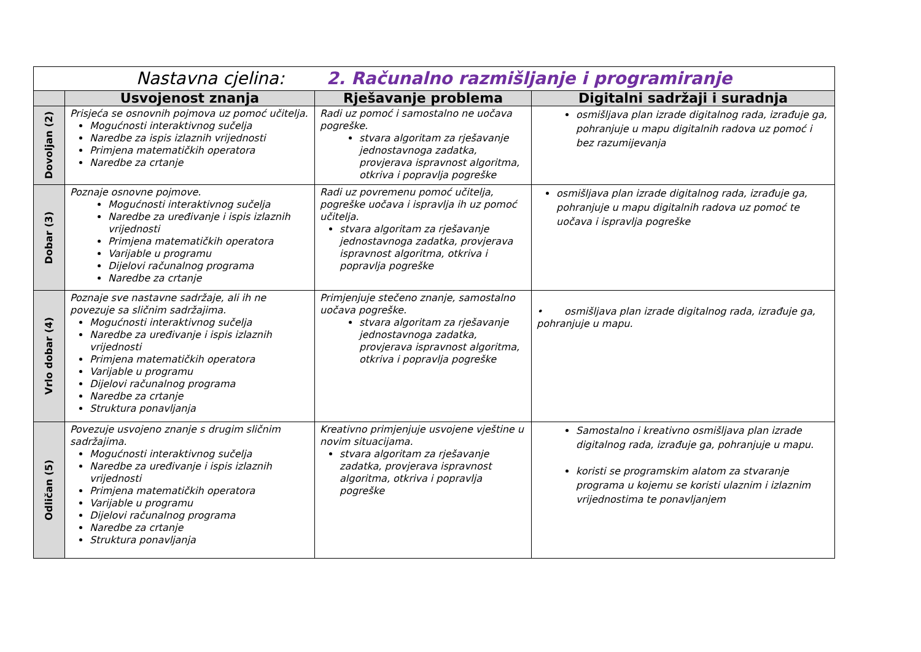| Nastavna cjelina: 2. Računalno razmišljanje i programiranje | | | |
| --- | --- | --- | --- |
| | Usvojenost znanja | Rješavanje problema | Digitalni sadržaji i suradnja |
| Dovoljan (2) | Prisjeća se osnovnih pojmova uz pomoć učitelja. Mogućnosti interaktivnog sučelja Naredbe za ispis izlaznih vrijednosti Primjena matematičkih operatora Naredbe za crtanje | Radi uz pomoć i samostalno ne uočava pogreške. stvara algoritam za rješavanje jednostavnoga zadatka, provjerava ispravnost algoritma, otkriva i popravlja pogreške | osmišljava plan izrade digitalnog rada, izrađuje ga, pohranjuje u mapu digitalnih radova uz pomoć i bez razumijevanja |
| Dobar (3) | Poznaje osnovne pojmove. Mogućnosti interaktivnog sučelja Naredbe za uređivanje i ispis izlaznih vrijednosti Primjena matematičkih operatora Varijable u programu Dijelovi računalnog programa Naredbe za crtanje | Radi uz povremenu pomoć učitelja, pogreške uočava i ispravlja ih uz pomoć učitelja. stvara algoritam za rješavanje jednostavnoga zadatka, provjerava ispravnost algoritma, otkriva i popravlja pogreške | osmišljava plan izrade digitalnog rada, izrađuje ga, pohranjuje u mapu digitalnih radova uz pomoć te uočava i ispravlja pogreške |
| Vrlo dobar (4) | Poznaje sve nastavne sadržaje, ali ih ne povezuje sa sličnim sadržajima. Mogućnosti interaktivnog sučelja Naredbe za uređivanje i ispis izlaznih vrijednosti Primjena matematičkih operatora Varijable u programu Dijelovi računalnog programa Naredbe za crtanje Struktura ponavljanja | Primjenjuje stečeno znanje, samostalno uočava pogreške. stvara algoritam za rješavanje jednostavnoga zadatka, provjerava ispravnost algoritma, otkriva i popravlja pogreške | • osmišljava plan izrade digitalnog rada, izrađuje ga, pohranjuje u mapu. |
| Odličan (5) | Povezuje usvojeno znanje s drugim sličnim sadržajima. Mogućnosti interaktivnog sučelja Naredbe za uređivanje i ispis izlaznih vrijednosti Primjena matematičkih operatora Varijable u programu Dijelovi računalnog programa Naredbe za crtanje Struktura ponavljanja | Kreativno primjenjuje usvojene vještine u novim situacijama. stvara algoritam za rješavanje zadatka, provjerava ispravnost algoritma, otkriva i popravlja pogreške | Samostalno i kreativno osmišljava plan izrade digitalnog rada, izrađuje ga, pohranjuje u mapu. koristi se programskim alatom za stvaranje programa u kojemu se koristi ulaznim i izlaznim vrijednostima te ponavljanjem |